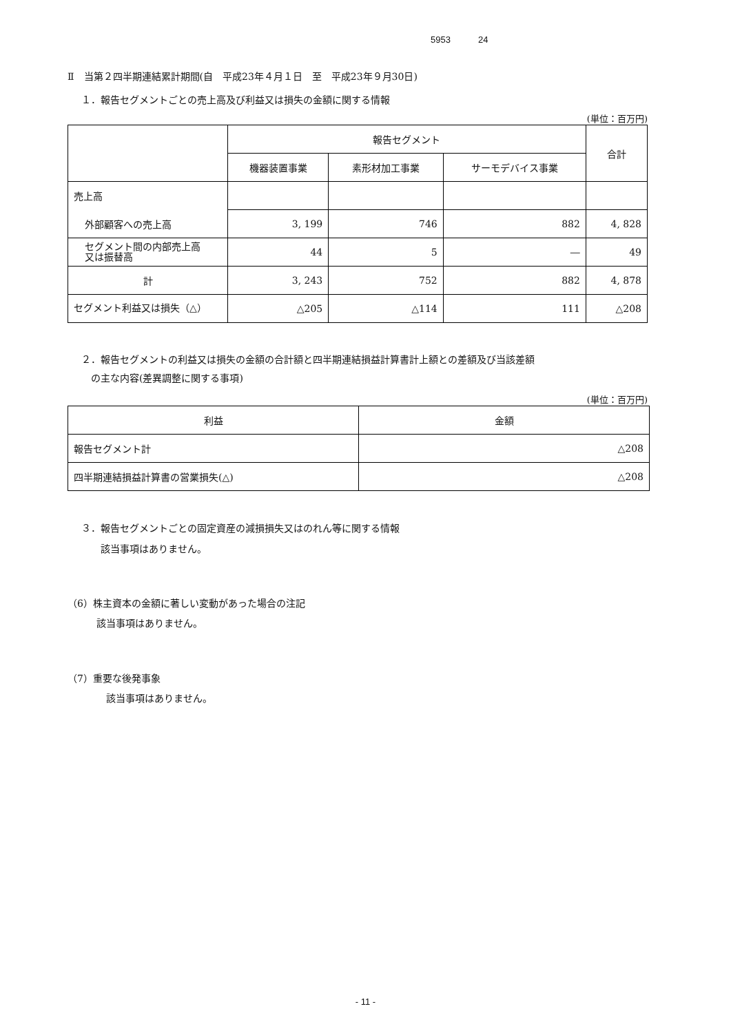5953 24
Ⅱ　当第２四半期連結累計期間(自　平成23年４月１日　至　平成23年９月30日)
１．報告セグメントごとの売上高及び利益又は損失の金額に関する情報
(単位：百万円)
| | 報告セグメント | | | 合計 |
| --- | --- | --- | --- | --- |
| | 機器装置事業 | 素形材加工事業 | サーモデバイス事業 | |
| 売上高 | | | | |
| 外部顧客への売上高 | 3, 199 | 746 | 882 | 4, 828 |
| セグメント間の内部売上高 又は振替高 | 44 | 5 | ― | 49 |
| 計 | 3, 243 | 752 | 882 | 4, 878 |
| セグメント利益又は損失（△） | △205 | △114 | 111 | △208 |
２．報告セグメントの利益又は損失の金額の合計額と四半期連結損益計算書計上額との差額及び当該差額
　の主な内容(差異調整に関する事項)
(単位：百万円)
| 利益 | 金額 |
| --- | --- |
| 報告セグメント計 | △208 |
| 四半期連結損益計算書の営業損失(△) | △208 |
３．報告セグメントごとの固定資産の減損損失又はのれん等に関する情報
　　該当事項はありません。
（6）株主資本の金額に著しい変動があった場合の注記
　　　該当事項はありません。
（7）重要な後発事象
　　　　該当事項はありません。
- 11 -